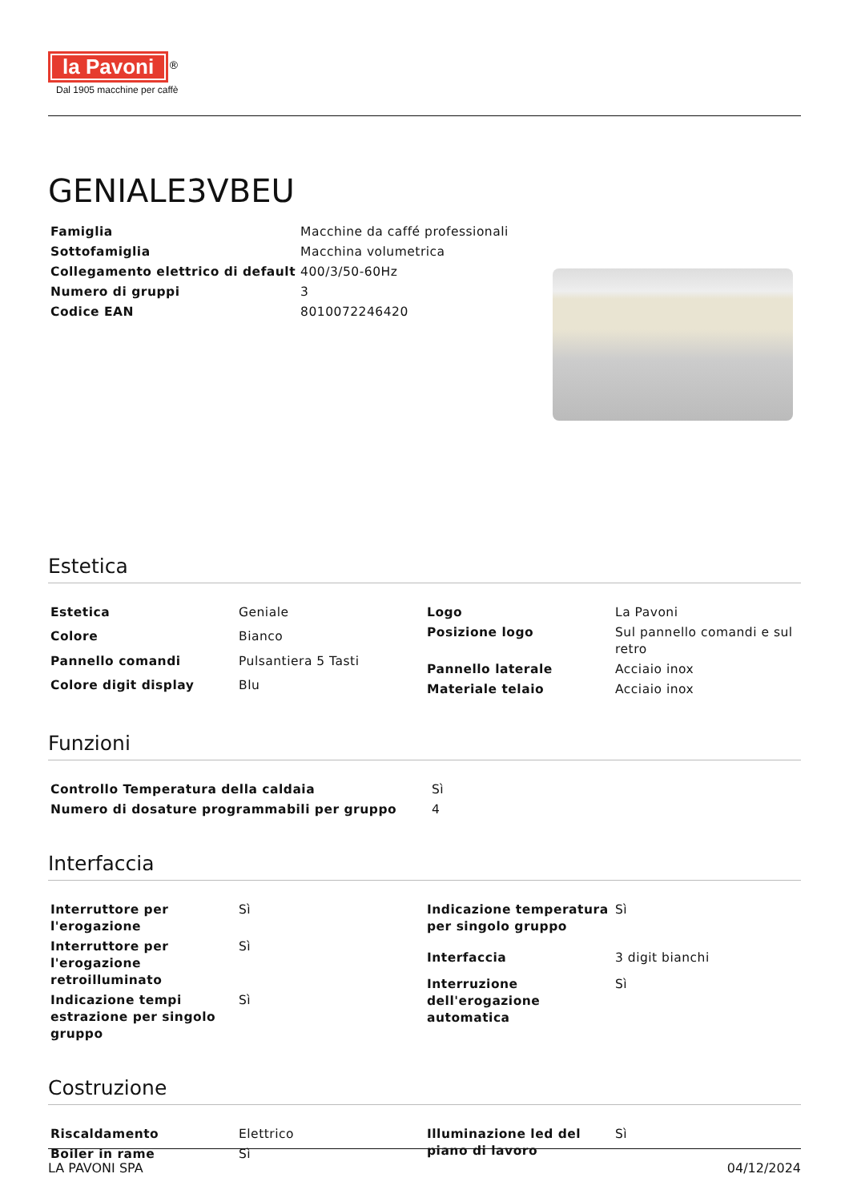la Pavoni
<sup>®</sup>
Dal 1905 macchine per caffè
GENIALE3VBEU
| Famiglia | Macchine da caffé professionali |
| Sottofamiglia | Macchina volumetrica |
| Collegamento elettrico di default | 400/3/50-60Hz |
| Numero di gruppi | 3 |
| Codice EAN | 8010072246420 |
Estetica
| Estetica | Geniale |
| Colore | Bianco |
| Pannello comandi | Pulsantiera 5 Tasti |
| Colore digit display | Blu |
| Logo | La Pavoni |
| Posizione logo | Sul pannello comandi e sul retro |
| Pannello laterale | Acciaio inox |
| Materiale telaio | Acciaio inox |
Funzioni
| Controllo Temperatura della caldaia | Sì |
| Numero di dosature programmabili per gruppo | 4 |
Interfaccia
| Interruttore per l'erogazione | Sì |
| Interruttore per l'erogazione retroilluminato | Sì |
| Indicazione tempi estrazione per singolo gruppo | Sì |
| Indicazione temperatura per singolo gruppo | Sì |
| Interfaccia | 3 digit bianchi |
| Interruzione dell'erogazione automatica | Sì |
Costruzione
| Riscaldamento | Elettrico |
| Boiler in rame | Sì |
| Illuminazione led del piano di lavoro | Sì |
LA PAVONI SPA 04/12/2024